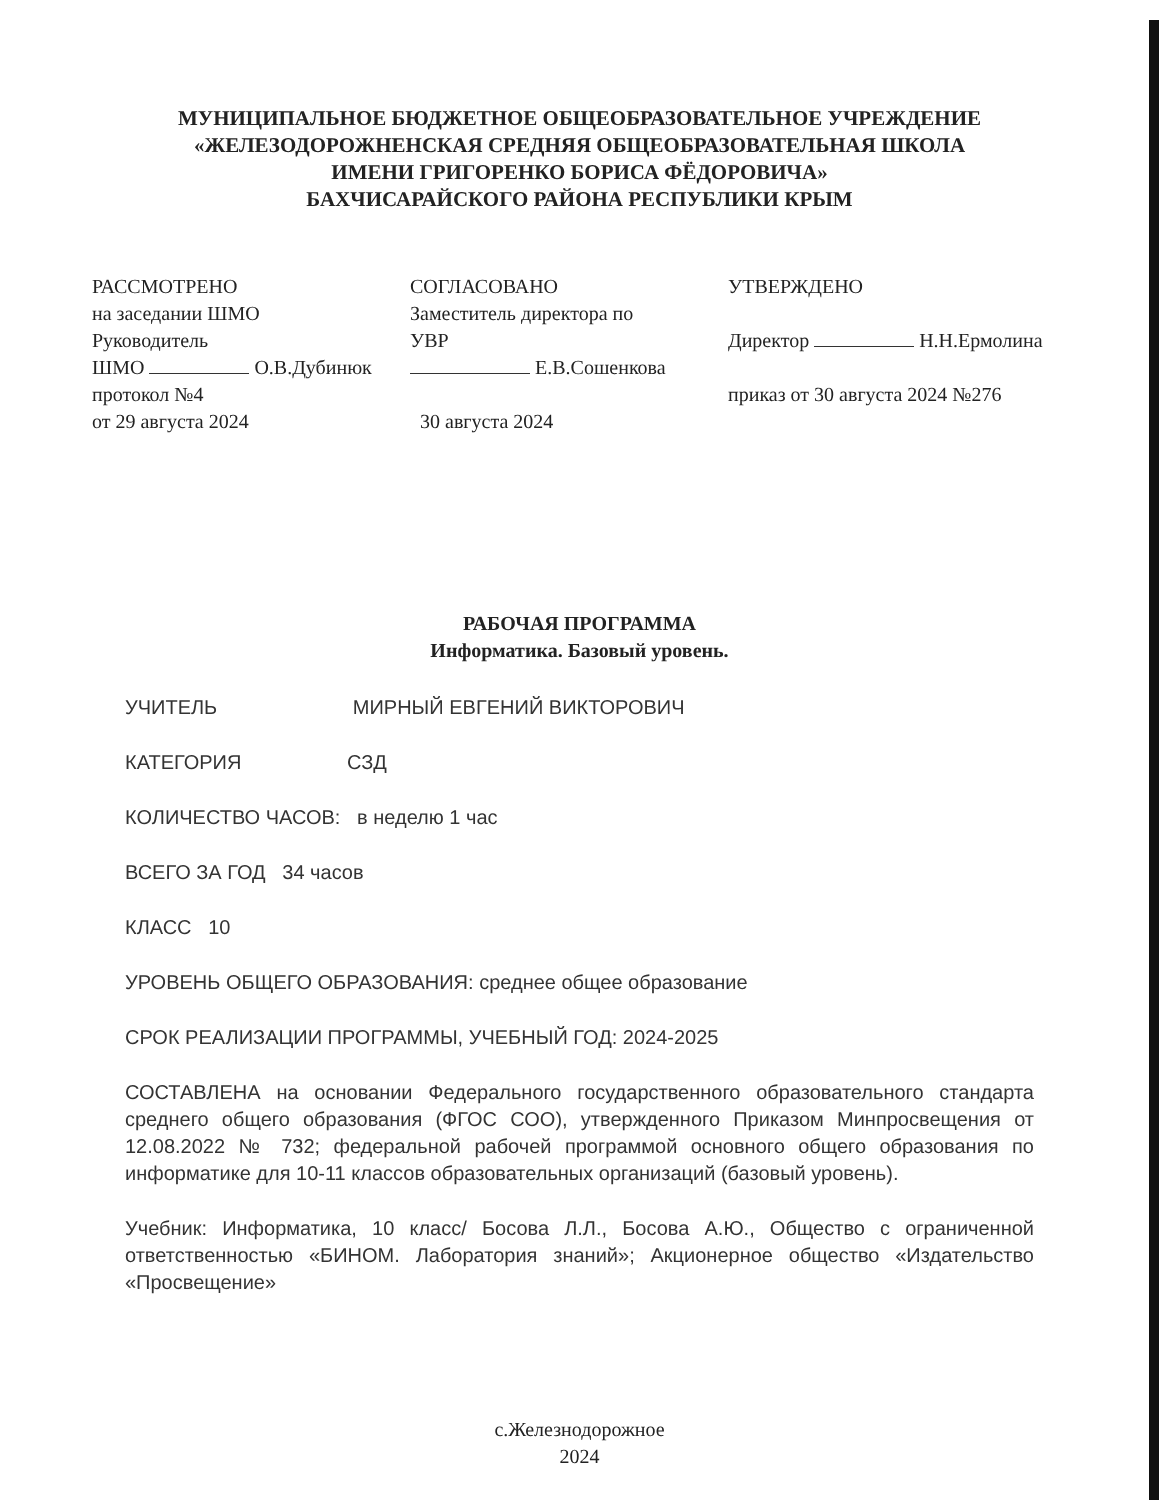МУНИЦИПАЛЬНОЕ БЮДЖЕТНОЕ ОБЩЕОБРАЗОВАТЕЛЬНОЕ УЧРЕЖДЕНИЕ
«ЖЕЛЕЗОДОРОЖНЕНСКАЯ СРЕДНЯЯ ОБЩЕОБРАЗОВАТЕЛЬНАЯ ШКОЛА
ИМЕНИ ГРИГОРЕНКО БОРИСА ФЁДОРОВИЧА»
БАХЧИСАРАЙСКОГО РАЙОНА РЕСПУБЛИКИ КРЫМ
РАССМОТРЕНО
на заседании ШМО
Руководитель
ШМО О.В.Дубинюк
протокол №4
от 29 августа 2024
СОГЛАСОВАНО
Заместитель директора по
УВР
Е.В.Сошенкова
30 августа 2024
УТВЕРЖДЕНО
Директор Н.Н.Ермолина
приказ от 30 августа 2024 №276
РАБОЧАЯ ПРОГРАММА
Информатика. Базовый уровень.
УЧИТЕЛЬ МИРНЫЙ ЕВГЕНИЙ ВИКТОРОВИЧ
КАТЕГОРИЯ СЗД
КОЛИЧЕСТВО ЧАСОВ: в неделю 1 час
ВСЕГО ЗА ГОД 34 часов
КЛАСС 10
УРОВЕНЬ ОБЩЕГО ОБРАЗОВАНИЯ: среднее общее образование
СРОК РЕАЛИЗАЦИИ ПРОГРАММЫ, УЧЕБНЫЙ ГОД: 2024-2025
СОСТАВЛЕНА на основании Федерального государственного образовательного стандарта среднего общего образования (ФГОС СОО), утвержденного Приказом Минпросвещения от 12.08.2022 № 732; федеральной рабочей программой основного общего образования по информатике для 10-11 классов образовательных организаций (базовый уровень).
Учебник: Информатика, 10 класс/ Босова Л.Л., Босова А.Ю., Общество с ограниченной ответственностью «БИНОМ. Лаборатория знаний»; Акционерное общество «Издательство «Просвещение»
с.Железнодорожное
2024